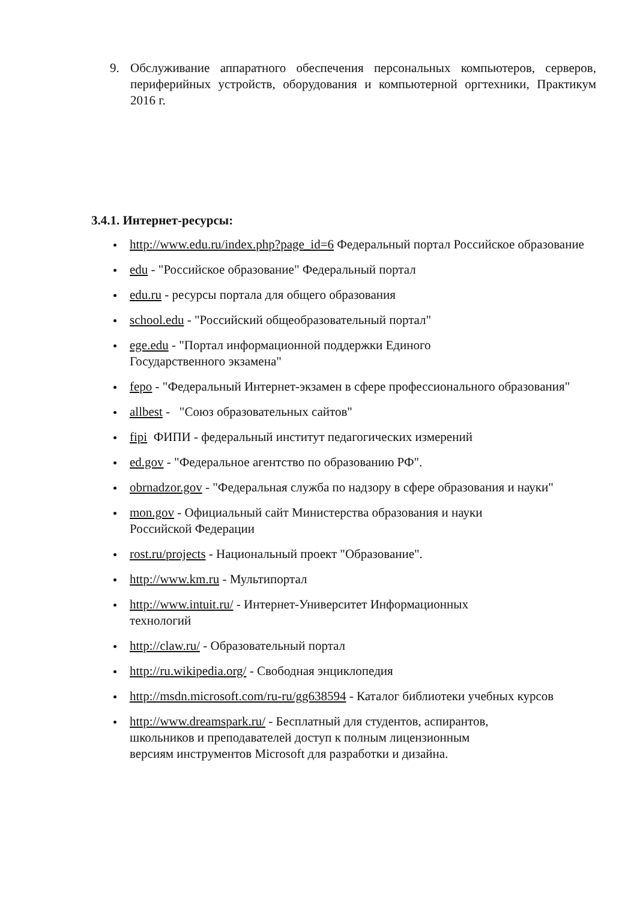9. Обслуживание аппаратного обеспечения персональных компьютеров, серверов, периферийных устройств, оборудования и компьютерной оргтехники, Практикум 2016 г.
3.4.1. Интернет-ресурсы:
http://www.edu.ru/index.php?page_id=6 Федеральный портал Российское образование
edu - "Российское образование" Федеральный портал
edu.ru - ресурсы портала для общего образования
school.edu - "Российский общеобразовательный портал"
ege.edu - "Портал информационной поддержки Единого
Государственного экзамена"
fepo - "Федеральный Интернет-экзамен в сфере профессионального образования"
allbest - "Союз образовательных сайтов"
fipi ФИПИ - федеральный институт педагогических измерений
ed.gov - "Федеральное агентство по образованию РФ".
obrnadzor.gov - "Федеральная служба по надзору в сфере образования и науки"
mon.gov - Официальный сайт Министерства образования и науки
Российской Федерации
rost.ru/projects - Национальный проект "Образование".
http://www.km.ru - Мультипортал
http://www.intuit.ru/ - Интернет-Университет Информационных
технологий
http://claw.ru/ - Образовательный портал
http://ru.wikipedia.org/ - Свободная энциклопедия
http://msdn.microsoft.com/ru-ru/gg638594 - Каталог библиотеки учебных курсов
http://www.dreamspark.ru/ - Бесплатный для студентов, аспирантов,
школьников и преподавателей доступ к полным лицензионным
версиям инструментов Microsoft для разработки и дизайна.